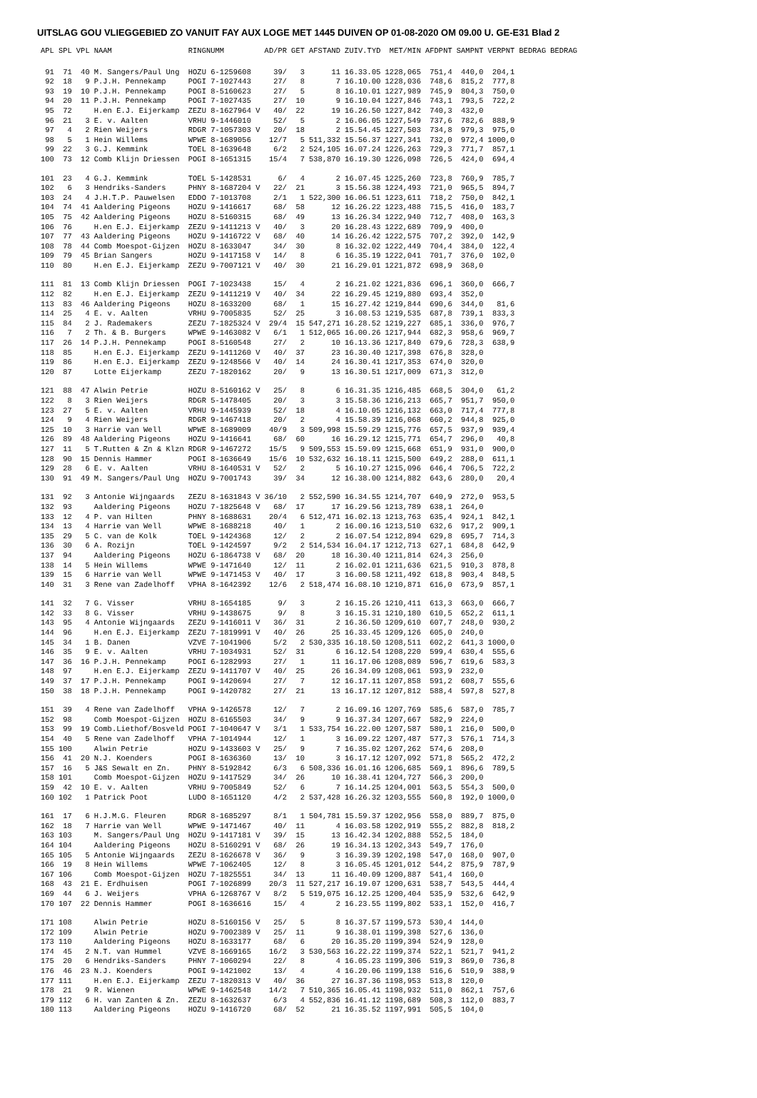UITSLAG GOU VLIEGGEBIED ZO VANUIT FAY AUX LOGE MET 1445 DUIVEN OP 01-08-2020 OM 09.00 U. GE-E31 Blad 2
| APL | SPL | VPL | NAAM | RINGNUMM | AD/PR | GET | AFSTAND | ZUIV.TYD | MET/MIN | AFDPNT | SAMPNT | VERPNT | BEDRAG | BEDRAG |
| --- | --- | --- | --- | --- | --- | --- | --- | --- | --- | --- | --- | --- | --- | --- |
| 91 | 71 | 40 | M. Sangers/Paul Ung | HOZU 6-1259608 | 39/ | 3 | 11 | 16.33.05 | 1228,065 | 751,4 | 440,0 | 204,1 | | |
| 92 | 18 | 9 | P.J.H. Pennekamp | POGI 7-1027443 | 27/ | 8 | 7 | 16.10.00 | 1228,036 | 748,6 | 815,2 | 777,8 | | |
| 93 | 19 | 10 | P.J.H. Pennekamp | POGI 8-5160623 | 27/ | 5 | 8 | 16.10.01 | 1227,989 | 745,9 | 804,3 | 750,0 | | |
| 94 | 20 | 11 | P.J.H. Pennekamp | POGI 7-1027435 | 27/ | 10 | 9 | 16.10.04 | 1227,846 | 743,1 | 793,5 | 722,2 | | |
| 95 | 72 | | H.en E.J. Eijerkamp | ZEZU 8-1627964 V | 40/ | 22 | 19 | 16.26.50 | 1227,842 | 740,3 | 432,0 | | | |
| 96 | 21 | 3 | E. v. Aalten | VRHU 9-1446010 | 52/ | 5 | 2 | 16.06.05 | 1227,549 | 737,6 | 782,6 | 888,9 | | |
| 97 | 4 | 2 | Rien Weijers | RDGR 7-1057303 V | 20/ | 18 | 2 | 15.54.45 | 1227,503 | 734,8 | 979,3 | 975,0 | | |
| 98 | 5 | 1 | Hein Willems | WPWE 8-1689056 | 12/7 | 5 | 511,332 | 15.56.37 | 1227,341 | 732,0 | 972,4 | 1000,0 | | |
| 99 | 22 | 3 | G.J. Kemmink | TOEL 8-1639648 | 6/2 | 2 | 524,105 | 16.07.24 | 1226,263 | 729,3 | 771,7 | 857,1 | | |
| 100 | 73 | 12 | Comb Klijn Driessen | POGI 8-1651315 | 15/4 | 7 | 538,870 | 16.19.30 | 1226,098 | 726,5 | 424,0 | 694,4 | | |
| 101 | 23 | 4 | G.J. Kemmink | TOEL 5-1428531 | 6/ | 4 | 2 | 16.07.45 | 1225,260 | 723,8 | 760,9 | 785,7 | | |
| 102 | 6 | 3 | Hendriks-Sanders | PHNY 8-1687204 V | 22/ | 21 | 3 | 15.56.38 | 1224,493 | 721,0 | 965,5 | 894,7 | | |
| 103 | 24 | 4 | J.H.T.P. Pauwelsen | EDDO 7-1013708 | 2/1 | 1 | 522,300 | 16.06.51 | 1223,611 | 718,2 | 750,0 | 842,1 | | |
| 104 | 74 | 41 | Aaldering Pigeons | HOZU 9-1416617 | 68/ | 58 | 12 | 16.26.22 | 1223,488 | 715,5 | 416,0 | 183,7 | | |
| 105 | 75 | 42 | Aaldering Pigeons | HOZU 8-5160315 | 68/ | 49 | 13 | 16.26.34 | 1222,940 | 712,7 | 408,0 | 163,3 | | |
| 106 | 76 | | H.en E.J. Eijerkamp | ZEZU 9-1411213 V | 40/ | 3 | 20 | 16.28.43 | 1222,689 | 709,9 | 400,0 | | | |
| 107 | 77 | 43 | Aaldering Pigeons | HOZU 9-1416722 V | 68/ | 40 | 14 | 16.26.42 | 1222,575 | 707,2 | 392,0 | 142,9 | | |
| 108 | 78 | 44 | Comb Moespot-Gijzen | HOZU 8-1633047 | 34/ | 30 | 8 | 16.32.02 | 1222,449 | 704,4 | 384,0 | 122,4 | | |
| 109 | 79 | 45 | Brian Sangers | HOZU 9-1417158 V | 14/ | 8 | 6 | 16.35.19 | 1222,041 | 701,7 | 376,0 | 102,0 | | |
| 110 | 80 | | H.en E.J. Eijerkamp | ZEZU 9-7007121 V | 40/ | 30 | 21 | 16.29.01 | 1221,872 | 698,9 | 368,0 | | | |
| 111 | 81 | 13 | Comb Klijn Driessen | POGI 7-1023438 | 15/ | 4 | 2 | 16.21.02 | 1221,836 | 696,1 | 360,0 | 666,7 | | |
| 112 | 82 | | H.en E.J. Eijerkamp | ZEZU 9-1411219 V | 40/ | 34 | 22 | 16.29.45 | 1219,880 | 693,4 | 352,0 | | | |
| 113 | 83 | 46 | Aaldering Pigeons | HOZU 8-1633200 | 68/ | 1 | 15 | 16.27.42 | 1219,844 | 690,6 | 344,0 | 81,6 | | |
| 114 | 25 | 4 | E. v. Aalten | VRHU 9-7005835 | 52/ | 25 | 3 | 16.08.53 | 1219,535 | 687,8 | 739,1 | 833,3 | | |
| 115 | 84 | 2 | J. Rademakers | ZEZU 7-1825324 V | 29/4 | 15 | 547,271 | 16.28.52 | 1219,227 | 685,1 | 336,0 | 976,7 | | |
| 116 | 7 | 2 | Th. & B. Burgers | WPWE 9-1463082 V | 6/1 | 1 | 512,065 | 16.00.26 | 1217,944 | 682,3 | 958,6 | 969,7 | | |
| 117 | 26 | 14 | P.J.H. Pennekamp | POGI 8-5160548 | 27/ | 2 | 10 | 16.13.36 | 1217,840 | 679,6 | 728,3 | 638,9 | | |
| 118 | 85 | | H.en E.J. Eijerkamp | ZEZU 9-1411260 V | 40/ | 37 | 23 | 16.30.40 | 1217,398 | 676,8 | 328,0 | | | |
| 119 | 86 | | H.en E.J. Eijerkamp | ZEZU 9-1248566 V | 40/ | 14 | 24 | 16.30.41 | 1217,353 | 674,0 | 320,0 | | | |
| 120 | 87 | | Lotte Eijerkamp | ZEZU 7-1820162 | 20/ | 9 | 13 | 16.30.51 | 1217,009 | 671,3 | 312,0 | | | |
| 121 | 88 | 47 | Alwin Petrie | HOZU 8-5160162 V | 25/ | 8 | 6 | 16.31.35 | 1216,485 | 668,5 | 304,0 | 61,2 | | |
| 122 | 8 | 3 | Rien Weijers | RDGR 5-1478405 | 20/ | 3 | 3 | 15.58.36 | 1216,213 | 665,7 | 951,7 | 950,0 | | |
| 123 | 27 | 5 | E. v. Aalten | VRHU 9-1445939 | 52/ | 18 | 4 | 16.10.05 | 1216,132 | 663,0 | 717,4 | 777,8 | | |
| 124 | 9 | 4 | Rien Weijers | RDGR 9-1467418 | 20/ | 2 | 4 | 15.58.39 | 1216,068 | 660,2 | 944,8 | 925,0 | | |
| 125 | 10 | 3 | Harrie van Well | WPWE 8-1689009 | 40/9 | 3 | 509,998 | 15.59.29 | 1215,776 | 657,5 | 937,9 | 939,4 | | |
| 126 | 89 | 48 | Aaldering Pigeons | HOZU 9-1416641 | 68/ | 60 | 16 | 16.29.12 | 1215,771 | 654,7 | 296,0 | 40,8 | | |
| 127 | 11 | 5 | T.Rutten & Zn & Klzn | RDGR 9-1467272 | 15/5 | 9 | 509,553 | 15.59.09 | 1215,668 | 651,9 | 931,0 | 900,0 | | |
| 128 | 90 | 15 | Dennis Hammer | POGI 8-1636649 | 15/6 | 10 | 532,632 | 16.18.11 | 1215,500 | 649,2 | 288,0 | 611,1 | | |
| 129 | 28 | 6 | E. v. Aalten | VRHU 8-1640531 V | 52/ | 2 | 5 | 16.10.27 | 1215,096 | 646,4 | 706,5 | 722,2 | | |
| 130 | 91 | 49 | M. Sangers/Paul Ung | HOZU 9-7001743 | 39/ | 34 | 12 | 16.38.00 | 1214,882 | 643,6 | 280,0 | 20,4 | | |
| 131 | 92 | 3 | Antonie Wijngaards | ZEZU 8-1631843 V | 36/10 | 2 | 552,590 | 16.34.55 | 1214,707 | 640,9 | 272,0 | 953,5 | | |
| 132 | 93 | | Aaldering Pigeons | HOZU 7-1825648 V | 68/ | 17 | 17 | 16.29.56 | 1213,789 | 638,1 | 264,0 | | | |
| 133 | 12 | 4 | P. van Hilten | PHNY 8-1688631 | 20/4 | 6 | 512,471 | 16.02.13 | 1213,763 | 635,4 | 924,1 | 842,1 | | |
| 134 | 13 | 4 | Harrie van Well | WPWE 8-1688218 | 40/ | 1 | 2 | 16.00.16 | 1213,510 | 632,6 | 917,2 | 909,1 | | |
| 135 | 29 | 5 | C. van de Kolk | TOEL 9-1424368 | 12/ | 2 | 2 | 16.07.54 | 1212,894 | 629,8 | 695,7 | 714,3 | | |
| 136 | 30 | 6 | A. Rozijn | TOEL 9-1424597 | 9/2 | 2 | 514,534 | 16.04.17 | 1212,713 | 627,1 | 684,8 | 642,9 | | |
| 137 | 94 | | Aaldering Pigeons | HOZU 6-1864738 V | 68/ | 20 | 18 | 16.30.40 | 1211,814 | 624,3 | 256,0 | | | |
| 138 | 14 | 5 | Hein Willems | WPWE 9-1471640 | 12/ | 11 | 2 | 16.02.01 | 1211,636 | 621,5 | 910,3 | 878,8 | | |
| 139 | 15 | 6 | Harrie van Well | WPWE 9-1471453 V | 40/ | 17 | 3 | 16.00.58 | 1211,492 | 618,8 | 903,4 | 848,5 | | |
| 140 | 31 | 3 | Rene van Zadelhoff | VPHA 8-1642392 | 12/6 | 2 | 518,474 | 16.08.10 | 1210,871 | 616,0 | 673,9 | 857,1 | | |
| 141 | 32 | 7 | G. Visser | VRHU 8-1654185 | 9/ | 3 | 2 | 16.15.26 | 1210,411 | 613,3 | 663,0 | 666,7 | | |
| 142 | 33 | 8 | G. Visser | VRHU 9-1438675 | 9/ | 8 | 3 | 16.15.31 | 1210,180 | 610,5 | 652,2 | 611,1 | | |
| 143 | 95 | 4 | Antonie Wijngaards | ZEZU 9-1416011 V | 36/ | 31 | 2 | 16.36.50 | 1209,610 | 607,7 | 248,0 | 930,2 | | |
| 144 | 96 | | H.en E.J. Eijerkamp | ZEZU 7-1819991 V | 40/ | 26 | 25 | 16.33.45 | 1209,126 | 605,0 | 240,0 | | | |
| 145 | 34 | 1 | B. Danen | VZVE 7-1041906 | 5/2 | 2 | 530,335 | 16.18.50 | 1208,511 | 602,2 | 641,3 | 1000,0 | | |
| 146 | 35 | 9 | E. v. Aalten | VRHU 7-1034931 | 52/ | 31 | 6 | 16.12.54 | 1208,220 | 599,4 | 630,4 | 555,6 | | |
| 147 | 36 | 16 | P.J.H. Pennekamp | POGI 6-1282993 | 27/ | 1 | 11 | 16.17.06 | 1208,089 | 596,7 | 619,6 | 583,3 | | |
| 148 | 97 | | H.en E.J. Eijerkamp | ZEZU 9-1411707 V | 40/ | 25 | 26 | 16.34.09 | 1208,061 | 593,9 | 232,0 | | | |
| 149 | 37 | 17 | P.J.H. Pennekamp | POGI 9-1420694 | 27/ | 7 | 12 | 16.17.11 | 1207,858 | 591,2 | 608,7 | 555,6 | | |
| 150 | 38 | 18 | P.J.H. Pennekamp | POGI 9-1420782 | 27/ | 21 | 13 | 16.17.12 | 1207,812 | 588,4 | 597,8 | 527,8 | | |
| 151 | 39 | 4 | Rene van Zadelhoff | VPHA 9-1426578 | 12/ | 7 | 2 | 16.09.16 | 1207,769 | 585,6 | 587,0 | 785,7 | | |
| 152 | 98 | | Comb Moespot-Gijzen | HOZU 8-6165503 | 34/ | 9 | 9 | 16.37.34 | 1207,667 | 582,9 | 224,0 | | | |
| 153 | 99 | 19 | Comb.Liethof/Bosveld | POGI 7-1040647 V | 3/1 | 1 | 533,754 | 16.22.00 | 1207,587 | 580,1 | 216,0 | 500,0 | | |
| 154 | 40 | 5 | Rene van Zadelhoff | VPHA 7-1014944 | 12/ | 1 | 3 | 16.09.22 | 1207,487 | 577,3 | 576,1 | 714,3 | | |
| 155 | 100 | | Alwin Petrie | HOZU 9-1433603 V | 25/ | 9 | 7 | 16.35.02 | 1207,262 | 574,6 | 208,0 | | | |
| 156 | 41 | 20 | N.J. Koenders | POGI 8-1636360 | 13/ | 10 | 3 | 16.17.12 | 1207,092 | 571,8 | 565,2 | 472,2 | | |
| 157 | 16 | 5 | J&S Sewalt en Zn. | PHNY 8-5192842 | 6/3 | 6 | 508,336 | 16.01.16 | 1206,685 | 569,1 | 896,6 | 789,5 | | |
| 158 | 101 | | Comb Moespot-Gijzen | HOZU 9-1417529 | 34/ | 26 | 10 | 16.38.41 | 1204,727 | 566,3 | 200,0 | | | |
| 159 | 42 | 10 | E. v. Aalten | VRHU 9-7005849 | 52/ | 6 | 7 | 16.14.25 | 1204,001 | 563,5 | 554,3 | 500,0 | | |
| 160 | 102 | 1 | Patrick Poot | LUDO 8-1651120 | 4/2 | 2 | 537,428 | 16.26.32 | 1203,555 | 560,8 | 192,0 | 1000,0 | | |
| 161 | 17 | 6 | H.J.M.G. Fleuren | RDGR 8-1685297 | 8/1 | 1 | 504,781 | 15.59.37 | 1202,956 | 558,0 | 889,7 | 875,0 | | |
| 162 | 18 | 7 | Harrie van Well | WPWE 9-1471467 | 40/ | 11 | 4 | 16.03.58 | 1202,919 | 555,2 | 882,8 | 818,2 | | |
| 163 | 103 | | M. Sangers/Paul Ung | HOZU 9-1417181 V | 39/ | 15 | 13 | 16.42.34 | 1202,888 | 552,5 | 184,0 | | | |
| 164 | 104 | | Aaldering Pigeons | HOZU 8-5160291 V | 68/ | 26 | 19 | 16.34.13 | 1202,343 | 549,7 | 176,0 | | | |
| 165 | 105 | 5 | Antonie Wijngaards | ZEZU 8-1626678 V | 36/ | 9 | 3 | 16.39.39 | 1202,198 | 547,0 | 168,0 | 907,0 | | |
| 166 | 19 | 8 | Hein Willems | WPWE 7-1062405 | 12/ | 8 | 3 | 16.05.45 | 1201,012 | 544,2 | 875,9 | 787,9 | | |
| 167 | 106 | | Comb Moespot-Gijzen | HOZU 7-1825551 | 34/ | 13 | 11 | 16.40.09 | 1200,887 | 541,4 | 160,0 | | | |
| 168 | 43 | 21 | E. Erdhuisen | POGI 7-1026899 | 20/3 | 11 | 527,217 | 16.19.07 | 1200,631 | 538,7 | 543,5 | 444,4 | | |
| 169 | 44 | 6 | J. Weijers | VPHA 6-1268767 V | 8/2 | 5 | 519,075 | 16.12.25 | 1200,404 | 535,9 | 532,6 | 642,9 | | |
| 170 | 107 | 22 | Dennis Hammer | POGI 8-1636616 | 15/ | 4 | 2 | 16.23.55 | 1199,802 | 533,1 | 152,0 | 416,7 | | |
| 171 | 108 | | Alwin Petrie | HOZU 8-5160156 V | 25/ | 5 | 8 | 16.37.57 | 1199,573 | 530,4 | 144,0 | | | |
| 172 | 109 | | Alwin Petrie | HOZU 9-7002389 V | 25/ | 11 | 9 | 16.38.01 | 1199,398 | 527,6 | 136,0 | | | |
| 173 | 110 | | Aaldering Pigeons | HOZU 8-1633177 | 68/ | 6 | 20 | 16.35.20 | 1199,394 | 524,9 | 128,0 | | | |
| 174 | 45 | 2 | N.T. van Hummel | VZVE 8-1669165 | 16/2 | 3 | 530,563 | 16.22.22 | 1199,374 | 522,1 | 521,7 | 941,2 | | |
| 175 | 20 | 6 | Hendriks-Sanders | PHNY 7-1060294 | 22/ | 8 | 4 | 16.05.23 | 1199,306 | 519,3 | 869,0 | 736,8 | | |
| 176 | 46 | 23 | N.J. Koenders | POGI 9-1421002 | 13/ | 4 | 4 | 16.20.06 | 1199,138 | 516,6 | 510,9 | 388,9 | | |
| 177 | 111 | | H.en E.J. Eijerkamp | ZEZU 7-1820313 V | 40/ | 36 | 27 | 16.37.36 | 1198,953 | 513,8 | 120,0 | | | |
| 178 | 21 | 9 | R. Wienen | WPWE 9-1462548 | 14/2 | 7 | 510,365 | 16.05.41 | 1198,932 | 511,0 | 862,1 | 757,6 | | |
| 179 | 112 | 6 | H. van Zanten & Zn. | ZEZU 8-1632637 | 6/3 | 4 | 552,836 | 16.41.12 | 1198,689 | 508,3 | 112,0 | 883,7 | | |
| 180 | 113 | | Aaldering Pigeons | HOZU 9-1416720 | 68/ | 52 | 21 | 16.35.52 | 1197,991 | 505,5 | 104,0 | | | |